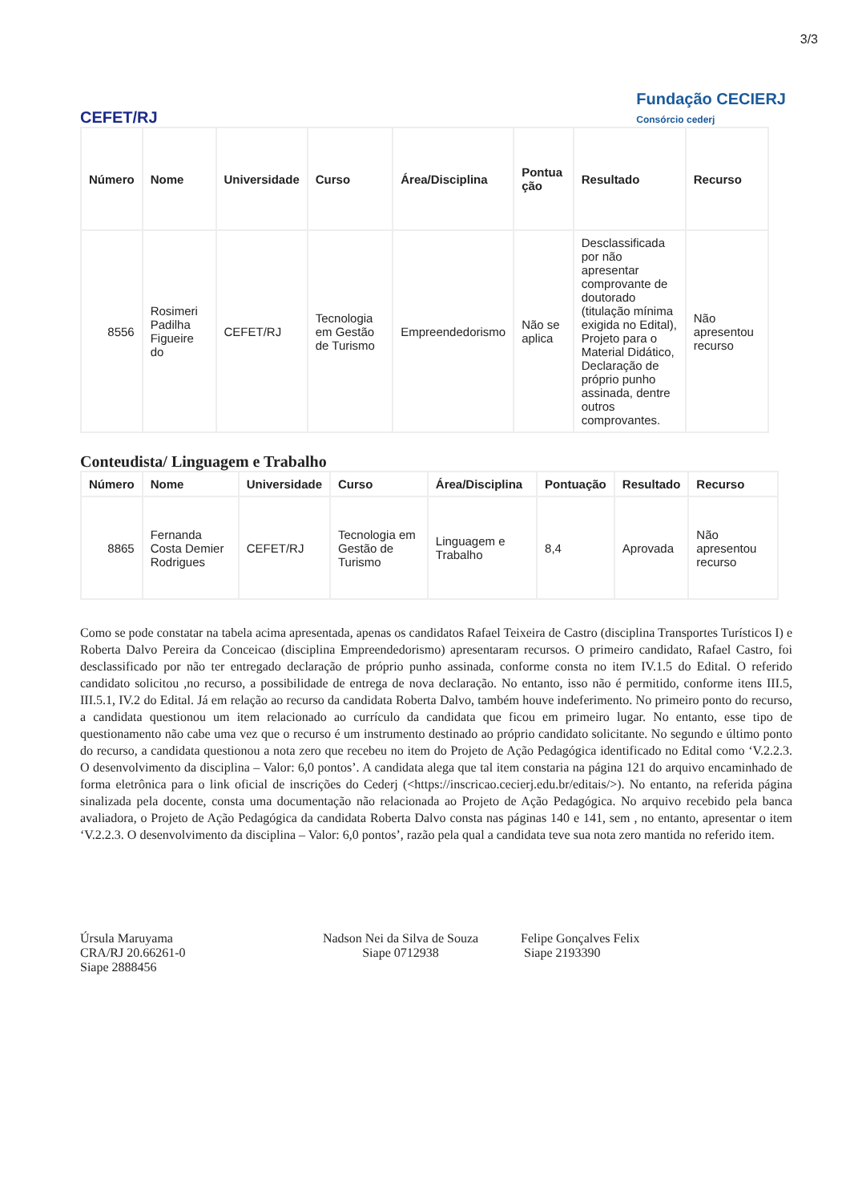3/3
CEFET/RJ
Fundação CECIERJ
Consórcio cederj
| Número | Nome | Universidade | Curso | Área/Disciplina | Pontua ção | Resultado | Recurso |
| --- | --- | --- | --- | --- | --- | --- | --- |
| 8556 | Rosimeri Padilha Figueire do | CEFET/RJ | Tecnologia em Gestão de Turismo | Empreendedorismo | Não se aplica | Desclassificada por não apresentar comprovante de doutorado (titulação mínima exigida no Edital), Projeto para o Material Didático, Declaração de próprio punho assinada, dentre outros comprovantes. | Não apresentou recurso |
Conteudista/ Linguagem e Trabalho
| Número | Nome | Universidade | Curso | Área/Disciplina | Pontuação | Resultado | Recurso |
| --- | --- | --- | --- | --- | --- | --- | --- |
| 8865 | Fernanda Costa Demier Rodrigues | CEFET/RJ | Tecnologia em Gestão de Turismo | Linguagem e Trabalho | 8,4 | Aprovada | Não apresentou recurso |
Como se pode constatar na tabela acima apresentada, apenas os candidatos Rafael Teixeira de Castro (disciplina Transportes Turísticos I) e Roberta Dalvo Pereira da Conceicao (disciplina Empreendedorismo) apresentaram recursos. O primeiro candidato, Rafael Castro, foi desclassificado por não ter entregado declaração de próprio punho assinada, conforme consta no item IV.1.5 do Edital. O referido candidato solicitou ,no recurso, a possibilidade de entrega de nova declaração. No entanto, isso não é permitido, conforme itens III.5, III.5.1, IV.2 do Edital. Já em relação ao recurso da candidata Roberta Dalvo, também houve indeferimento. No primeiro ponto do recurso, a candidata questionou um item relacionado ao currículo da candidata que ficou em primeiro lugar. No entanto, esse tipo de questionamento não cabe uma vez que o recurso é um instrumento destinado ao próprio candidato solicitante. No segundo e último ponto do recurso, a candidata questionou a nota zero que recebeu no item do Projeto de Ação Pedagógica identificado no Edital como ‘V.2.2.3. O desenvolvimento da disciplina – Valor: 6,0 pontos’. A candidata alega que tal item constaria na página 121 do arquivo encaminhado de forma eletrônica para o link oficial de inscrições do Cederj (<https://inscricao.cecierj.edu.br/editais/>). No entanto, na referida página sinalizada pela docente, consta uma documentação não relacionada ao Projeto de Ação Pedagógica. No arquivo recebido pela banca avaliadora, o Projeto de Ação Pedagógica da candidata Roberta Dalvo consta nas páginas 140 e 141, sem , no entanto, apresentar o item ‘V.2.2.3. O desenvolvimento da disciplina – Valor: 6,0 pontos’, razão pela qual a candidata teve sua nota zero mantida no referido item.
Úrsula Maruyama
CRA/RJ 20.66261-0
Siape 2888456
Nadson Nei da Silva de Souza
Siape 0712938
Felipe Gonçalves Felix
Siape 2193390